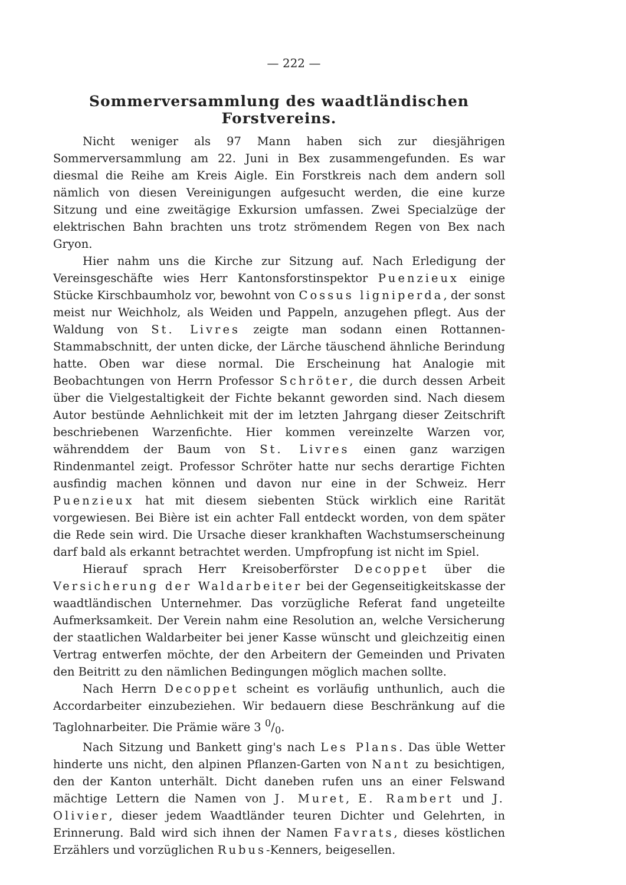— 222 —
Sommerversammlung des waadtländischen Forstvereins.
Nicht weniger als 97 Mann haben sich zur diesjährigen Sommerversammlung am 22. Juni in Bex zusammengefunden. Es war diesmal die Reihe am Kreis Aigle. Ein Forstkreis nach dem andern soll nämlich von diesen Vereinigungen aufgesucht werden, die eine kurze Sitzung und eine zweitägige Exkursion umfassen. Zwei Specialzüge der elektrischen Bahn brachten uns trotz strömendem Regen von Bex nach Gryon.
Hier nahm uns die Kirche zur Sitzung auf. Nach Erledigung der Vereinsgeschäfte wies Herr Kantonsforstinspektor Puenzieux einige Stücke Kirschbaumholz vor, bewohnt von Cossus ligniperda, der sonst meist nur Weichholz, als Weiden und Pappeln, anzugehen pflegt. Aus der Waldung von St. Livres zeigte man sodann einen Rottannen-Stammabschnitt, der unten dicke, der Lärche täuschend ähnliche Berindung hatte. Oben war diese normal. Die Erscheinung hat Analogie mit Beobachtungen von Herrn Professor Schröter, die durch dessen Arbeit über die Vielgestaltigkeit der Fichte bekannt geworden sind. Nach diesem Autor bestünde Aehnlichkeit mit der im letzten Jahrgang dieser Zeitschrift beschriebenen Warzenfichte. Hier kommen vereinzelte Warzen vor, währenddem der Baum von St. Livres einen ganz warzigen Rindenmantel zeigt. Professor Schröter hatte nur sechs derartige Fichten ausfindig machen können und davon nur eine in der Schweiz. Herr Puenzieux hat mit diesem siebenten Stück wirklich eine Rarität vorgewiesen. Bei Bière ist ein achter Fall entdeckt worden, von dem später die Rede sein wird. Die Ursache dieser krankhaften Wachstumserscheinung darf bald als erkannt betrachtet werden. Umpfropfung ist nicht im Spiel.
Hierauf sprach Herr Kreisoberförster Decoppet über die Versicherung der Waldarbeiter bei der Gegenseitigkeitskasse der waadtländischen Unternehmer. Das vorzügliche Referat fand ungeteilte Aufmerksamkeit. Der Verein nahm eine Resolution an, welche Versicherung der staatlichen Waldarbeiter bei jener Kasse wünscht und gleichzeitig einen Vertrag entwerfen möchte, der den Arbeitern der Gemeinden und Privaten den Beitritt zu den nämlichen Bedingungen möglich machen sollte.
Nach Herrn Decoppet scheint es vorläufig unthunlich, auch die Accordarbeiter einzubeziehen. Wir bedauern diese Beschränkung auf die Taglohnarbeiter. Die Prämie wäre 3 0/0.
Nach Sitzung und Bankett ging's nach Les Plans. Das üble Wetter hinderte uns nicht, den alpinen Pflanzen-Garten von Nant zu besichtigen, den der Kanton unterhält. Dicht daneben rufen uns an einer Felswand mächtige Lettern die Namen von J. Muret, E. Rambert und J. Olivier, dieser jedem Waadtländer teuren Dichter und Gelehrten, in Erinnerung. Bald wird sich ihnen der Namen Favrats, dieses köstlichen Erzählers und vorzüglichen Rubus-Kenners, beigesellen.